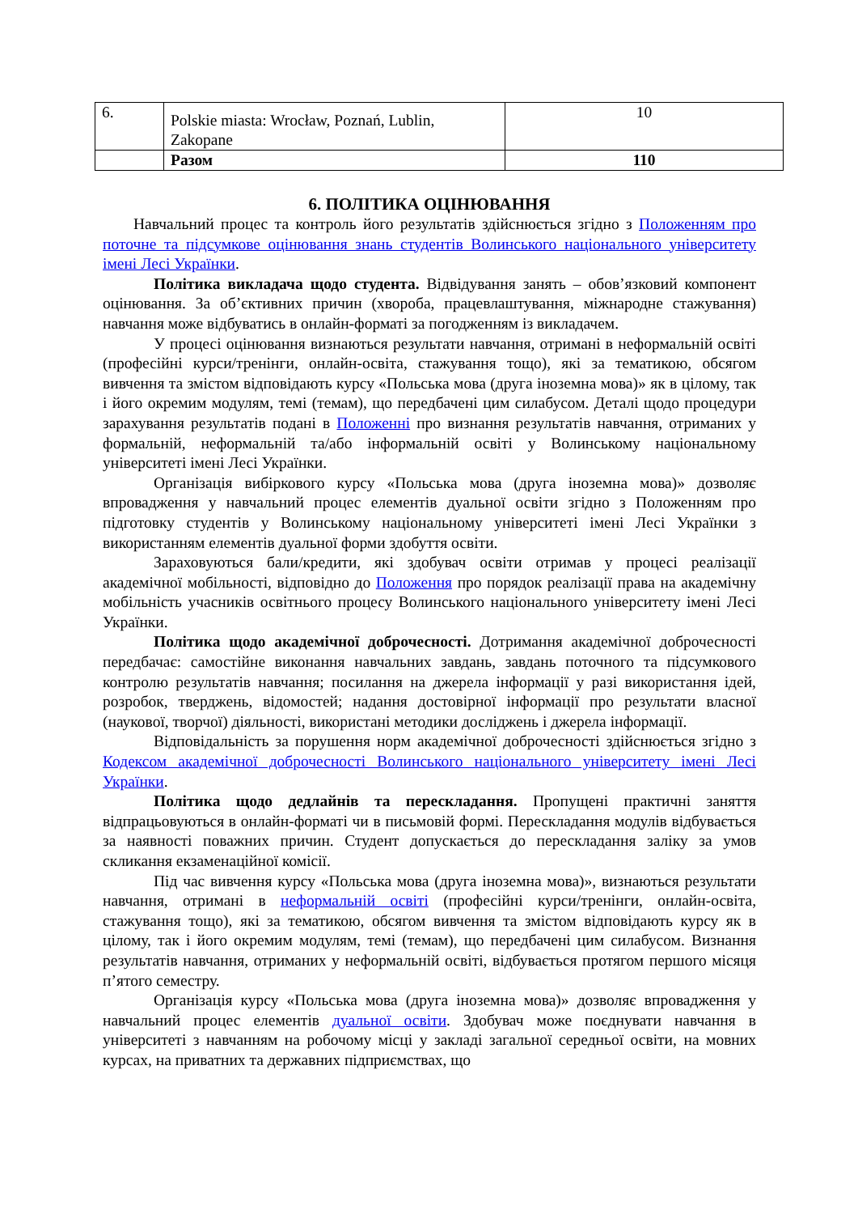| 6. | Polskie miasta: Wrocław, Poznań, Lublin, Zakopane | 10 |
| | Разом | 110 |
6. ПОЛІТИКА ОЦІНЮВАННЯ
Навчальний процес та контроль його результатів здійснюється згідно з Положенням про поточне та підсумкове оцінювання знань студентів Волинського національного університету імені Лесі Українки.
Політика викладача щодо студента. Відвідування занять – обов’язковий компонент оцінювання. За об’єктивних причин (хвороба, працевлаштування, міжнародне стажування) навчання може відбуватись в онлайн-форматі за погодженням із викладачем.
У процесі оцінювання визнаються результати навчання, отримані в неформальній освіті (професійні курси/тренінги, онлайн-освіта, стажування тощо), які за тематикою, обсягом вивчення та змістом відповідають курсу «Польська мова (друга іноземна мова)» як в цілому, так і його окремим модулям, темі (темам), що передбачені цим силабусом. Деталі щодо процедури зарахування результатів подані в Положенні про визнання результатів навчання, отриманих у формальній, неформальній та/або інформальній освіті у Волинському національному університеті імені Лесі Українки.
Організація вибіркового курсу «Польська мова (друга іноземна мова)» дозволяє впровадження у навчальний процес елементів дуальної освіти згідно з Положенням про підготовку студентів у Волинському національному університеті імені Лесі Українки з використанням елементів дуальної форми здобуття освіти.
Зараховуються бали/кредити, які здобувач освіти отримав у процесі реалізації академічної мобільності, відповідно до Положення про порядок реалізації права на академічну мобільність учасників освітнього процесу Волинського національного університету імені Лесі Українки.
Політика щодо академічної доброчесності. Дотримання академічної доброчесності передбачає: самостійне виконання навчальних завдань, завдань поточного та підсумкового контролю результатів навчання; посилання на джерела інформації у разі використання ідей, розробок, тверджень, відомостей; надання достовірної інформації про результати власної (наукової, творчої) діяльності, використані методики досліджень і джерела інформації.
Відповідальність за порушення норм академічної доброчесності здійснюється згідно з Кодексом академічної доброчесності Волинського національного університету імені Лесі Українки.
Політика щодо дедлайнів та перескладання. Пропущені практичні заняття відпрацьовуються в онлайн-форматі чи в письмовій формі. Перескладання модулів відбувається за наявності поважних причин. Студент допускається до перескладання заліку за умов скликання екзаменаційної комісії.
Під час вивчення курсу «Польська мова (друга іноземна мова)», визнаються результати навчання, отримані в неформальній освіті (професійні курси/тренінги, онлайн-освіта, стажування тощо), які за тематикою, обсягом вивчення та змістом відповідають курсу як в цілому, так і його окремим модулям, темі (темам), що передбачені цим силабусом. Визнання результатів навчання, отриманих у неформальній освіті, відбувається протягом першого місяця п’ятого семестру.
Організація курсу «Польська мова (друга іноземна мова)» дозволяє впровадження у навчальний процес елементів дуальної освіти. Здобувач може поєднувати навчання в університеті з навчанням на робочому місці у закладі загальної середньої освіти, на мовних курсах, на приватних та державних підприємствах, що